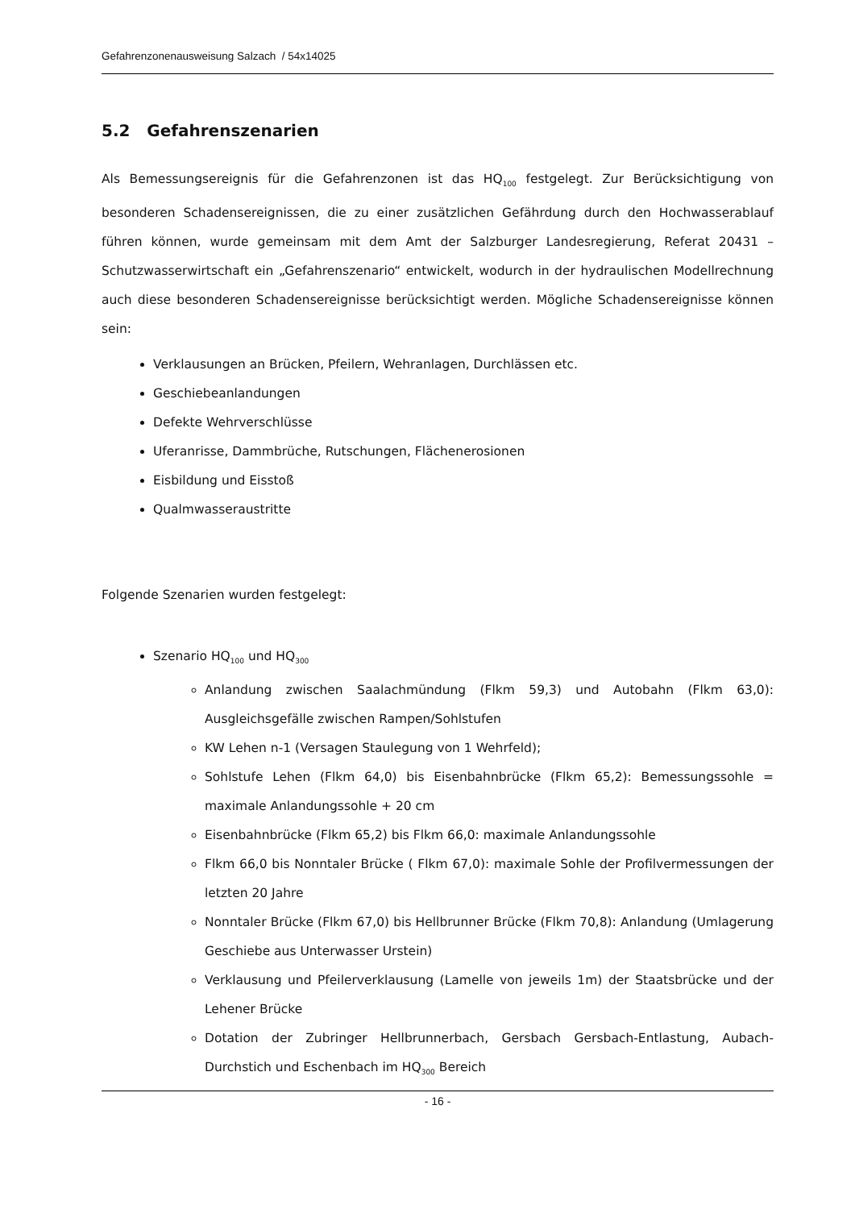Gefahrenzonenausweisung Salzach / 54x14025
5.2 Gefahrenszenarien
Als Bemessungsereignis für die Gefahrenzonen ist das HQ<sub>100</sub> festgelegt. Zur Berücksichtigung von besonderen Schadensereignissen, die zu einer zusätzlichen Gefährdung durch den Hochwasserablauf führen können, wurde gemeinsam mit dem Amt der Salzburger Landesregierung, Referat 20431 – Schutzwasserwirtschaft ein „Gefahrenszenario“ entwickelt, wodurch in der hydraulischen Modellrechnung auch diese besonderen Schadensereignisse berücksichtigt werden. Mögliche Schadensereignisse können sein:
Verklausungen an Brücken, Pfeilern, Wehranlagen, Durchlässen etc.
Geschiebeanlandungen
Defekte Wehrverschlüsse
Uferanrisse, Dammbrüche, Rutschungen, Flächenerosionen
Eisbildung und Eisstoß
Qualmwasseraustritte
Folgende Szenarien wurden festgelegt:
Szenario HQ<sub>100</sub> und HQ<sub>300</sub>
Anlandung zwischen Saalachmündung (Flkm 59,3) und Autobahn (Flkm 63,0): Ausgleichsgefälle zwischen Rampen/Sohlstufen
KW Lehen n-1 (Versagen Staulegung von 1 Wehrfeld);
Sohlstufe Lehen (Flkm 64,0) bis Eisenbahnbrücke (Flkm 65,2): Bemessungssohle = maximale Anlandungssohle + 20 cm
Eisenbahnbrücke (Flkm 65,2) bis Flkm 66,0: maximale Anlandungssohle
Flkm 66,0 bis Nonntaler Brücke ( Flkm 67,0): maximale Sohle der Profilvermessungen der letzten 20 Jahre
Nonntaler Brücke (Flkm 67,0) bis Hellbrunner Brücke (Flkm 70,8): Anlandung (Umlagerung Geschiebe aus Unterwasser Urstein)
Verklausung und Pfeilerverklausung (Lamelle von jeweils 1m) der Staatsbrücke und der Lehener Brücke
Dotation der Zubringer Hellbrunnerbach, Gersbach Gersbach-Entlastung, Aubach-Durchstich und Eschenbach im HQ<sub>300</sub> Bereich
- 16 -